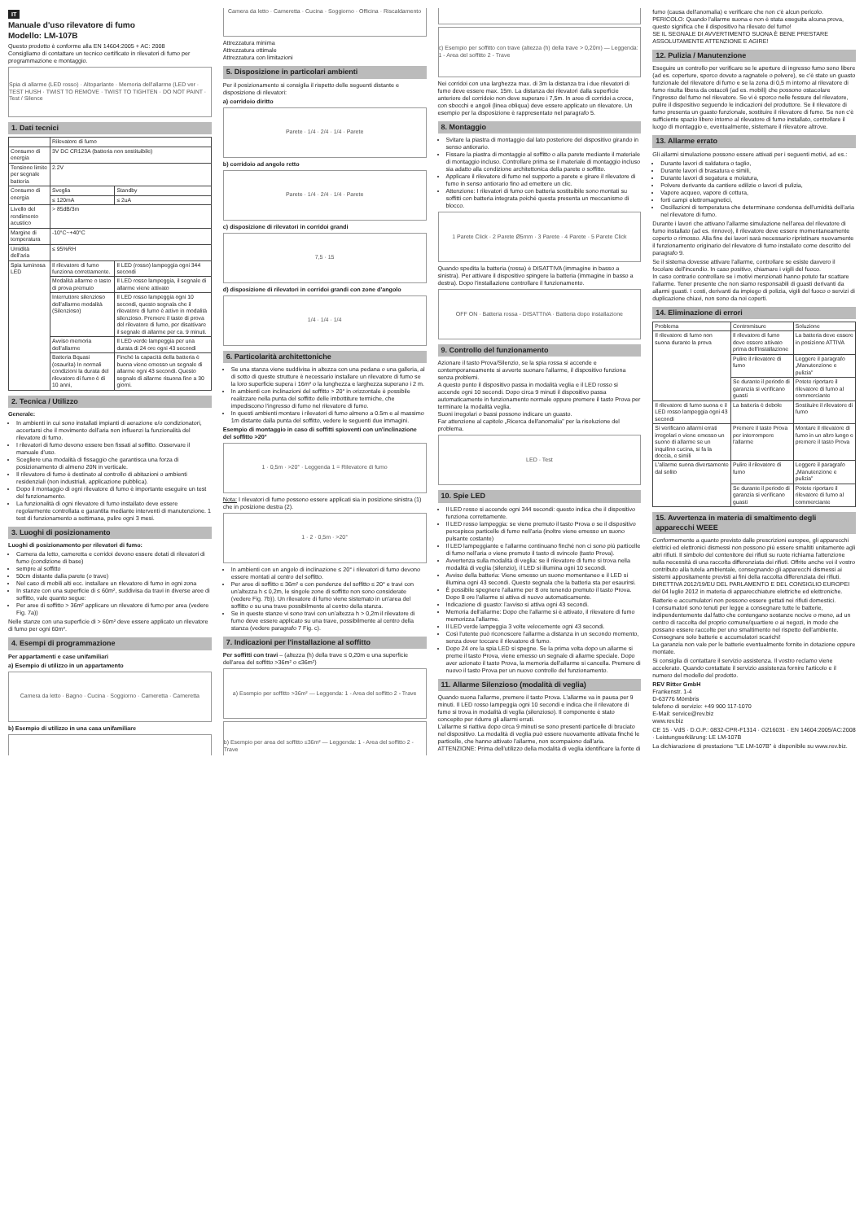IT
Manuale d'uso rilevatore di fumo
Modello: LM-107B
Questo prodotto è conforme alla EN 14604:2005 + AC: 2008
Consigliamo di contattare un tecnico certificato in rilevatori di fumo per programmazione e montaggio.
Spia di allarme (LED rosso) · Altoparlante · Memoria dell'allarme (LED ver · TEST HUSH · TWIST TO REMOVE · TWIST TO TIGHTEN · DO NOT PAINT · Test / Silence
1. Dati tecnici
| | Rilevatore di fumo | |
| --- | --- | --- |
| Consumo di energia | 3V DC CR123A (batteria non sostituibile) | |
| Tensione limite per segnale batteria | 2.2V | |
| Consumo di energia | Sveglia | Standby |
| | ≤ 120mA | ≤ 2uA |
| Livello del rendimento acustico | > 85dB/3m | |
| Margine di temperatura | -10°C~+40°C | |
| Umidità dell'aria | ≤ 95%RH | |
| Spia luminosa LED | Il rilevatore di fumo funziona correttamente. | Il LED (rosso) lampeggia ogni 344 secondi |
| | Modalità allarme o tasto di prova premuto | Il LED rosso lampeggia, il segnale di allarme viene attivato |
| | Interruttore silenzioso dell'allarme modalità (Silenzioso) | Il LED rosso lampeggia ogni 10 secondi, questo segnala che il rilevatore di fumo è attivo in modalità silenzioso. Premere il tasto di prova del rilevatore di fumo, per disattivare il segnale di allarme per ca. 9 minuti. |
| | Avviso memoria dell'allarme | Il LED verde lampeggia per una durata di 24 ore ogni 43 secondi |
| | Batteria Bquasi (esaurita) In normali condizioni la durata del rilevatore di fumo è di 10 anni, | Finché la capacità della batteria è buona viene emesso un segnale di allarme ogni 43 secondi. Questo segnale di allarme risuona fino a 30 giorni. |
2. Tecnica / Utilizzo
Generale:
In ambienti in cui sono installati impianti di aerazione e/o condizionatori, accertarsi che il movimento dell'aria non influenzi la funzionalità del rilevatore di fumo.
I rilevatori di fumo devono essere ben fissati al soffitto. Osservare il manuale d'uso.
Scegliere una modalità di fissaggio che garantisca una forza di posizionamento di almeno 20N in verticale.
Il rilevatore di fumo è destinato al controllo di abitazioni o ambienti residenziali (non industriali, applicazione pubblica).
Dopo il montaggio di ogni rilevatore di fumo è importante eseguire un test del funzionamento.
La funzionalità di ogni rilevatore di fumo installato deve essere regolarmente controllata e garantita mediante interventi di manutenzione. 1 test di funzionamento a settimana, pulire ogni 3 mesi.
3. Luoghi di posizionamento
Luoghi di posizionamento per rilevatori di fumo:
Camera da letto, cameretta e corridoi devono essere dotati di rilevatori di fumo (condizione di base)
sempre al soffitto
50cm distante dalla parete (o trave)
Nel caso di mobili alti ecc. installare un rilevatore di fumo in ogni zona
In stanze con una superficie di ≤ 60m², suddivisa da travi in diverse aree di soffitto, vale quanto segue:
Per aree di soffitto > 36m² applicare un rilevatore di fumo per area (vedere Fig. 7a))
Nelle stanze con una superficie di > 60m² deve essere applicato un rilevatore di fumo per ogni 60m².
4. Esempi di programmazione
Per appartamenti e case unifamiliari
a) Esempio di utilizzo in un appartamento
Camera da letto · Bagno · Cucina · Soggiorno · Cameretta · Cameretta
b) Esempio di utilizzo in una casa unifamiliare
Camera da letto · Cameretta · Cucina · Soggiorno · Officina · Riscaldamento
Attrezzatura minima
Attrezzatura ottimale
Attrezzatura con limitazioni
5. Disposizione in particolari ambienti
Per il posizionamento si consiglia il rispetto delle seguenti distante e disposizione di rilevatori:
a) corridoio diritto
Parete · 1/4 · 2/4 · 1/4 · Parete
b) corridoio ad angolo retto
Parete · 1/4 · 2/4 · 1/4 · Parete
c) disposizione di rilevatori in corridoi grandi
7,5 · 15
d) disposizione di rilevatori in corridoi grandi con zone d'angolo
1/4 · 1/4 · 1/4
6. Particolarità architettoniche
Se una stanza viene suddivisa in altezza con una pedana o una galleria, al di sotto di queste strutture è necessario installare un rilevatore di fumo se la loro superficie supera i 16m² o la lunghezza e larghezza superano i 2 m.
In ambienti con inclinazioni del soffitto > 20° in orizzontale è possibile realizzare nella punta del soffitto delle imbottiture termiche, che impediscono l'ingresso di fumo nel rilevatore di fumo.
In questi ambienti montare i rilevatori di fumo almeno a 0.5m e al massimo 1m distante dalla punta del soffitto, vedere le seguenti due immagini.
Esempio di montaggio in caso di soffitti spioventi con un'inclinazione del soffitto >20°
1 · 0,5m · >20° · Leggenda 1 = Rilevatore di fumo
Nota: I rilevatori di fumo possono essere applicati sia in posizione sinistra (1) che in posizione destra (2).
1 · 2 · 0,5m · >20°
In ambienti con un angolo di inclinazione ≤ 20° i rilevatori di fumo devono essere montati al centro del soffitto.
Per aree di soffitto ≤ 36m² e con pendenze del soffitto ≤ 20° e travi con un'altezza h ≤ 0,2m, le singole zone di soffitto non sono considerate (vedere Fig. 7b)). Un rilevatore di fumo viene sistemato in un'area del soffitto o su una trave possibilmente al centro della stanza.
Se in queste stanze vi sono travi con un'altezza h > 0,2m il rilevatore di fumo deve essere applicato su una trave, possibilmente al centro della stanza (vedere paragrafo 7 Fig. c).
7. Indicazioni per l'installazione al soffitto
Per soffitti con travi – (altezza (h) della trave ≤ 0,20m e una superficie dell'area del soffitto >36m² o ≤36m²)
a) Esempio per soffitto >36m² — Leggenda: 1 - Area del soffitto 2 - Trave
b) Esempio per area del soffitto ≤36m² — Leggenda: 1 - Area del soffitto 2 - Trave
c) Esempio per soffitto con trave (altezza (h) della trave > 0,20m) — Leggenda: 1 - Area del soffitto 2 - Trave
Nei corridoi con una larghezza max. di 3m la distanza tra i due rilevatori di fumo deve essere max. 15m. La distanza dei rilevatori dalla superficie anteriore del corridoio non deve superare i 7,5m. In aree di corridoi a croce, con sbocchi e angoli (linea obliqua) deve essere applicato un rilevatore. Un esempio per la disposizione è rappresentato nel paragrafo 5.
8. Montaggio
Svitare la piastra di montaggio dal lato posteriore del dispositivo girando in senso antiorario.
Fissare la piastra di montaggio al soffitto o alla parete mediante il materiale di montaggio incluso. Controllare prima se il materiale di montaggio incluso sia adatto alla condizione architettonica della parete o soffitto.
Applicare il rilevatore di fumo nel supporto a parete e girare il rilevatore di fumo in senso antiorario fino ad emettere un clic.
Attenzione: I rilevatori di fumo con batteria sostituibile sono montati su soffitti con batteria integrata poiché questa presenta un meccanismo di blocco.
1 Parete Click · 2 Parete Ø5mm · 3 Parete · 4 Parete · 5 Parete Click
Quando spedita la batteria (rossa) è DISATTIVA (immagine in basso a sinistra). Per attivare il dispositivo spingere la batteria (immagine in basso a destra). Dopo l'installazione controllare il funzionamento.
OFF ON · Batteria rossa - DISATTIVA · Batteria dopo installazione
9. Controllo del funzionamento
Azionare il tasto Prova/Silenzio, se la spia rossa si accende e contemporaneamente si avverte suonare l'allarme, il dispositivo funziona senza problemi.
A questo punto il dispositivo passa in modalità veglia e il LED rosso si accende ogni 10 secondi. Dopo circa 9 minuti il dispositivo passa automaticamente in funzionamento normale oppure premere il tasto Prova per terminare la modalità veglia.
Suoni irregolari o bassi possono indicare un guasto.
Far attenzione al capitolo „Ricerca dell'anomalia" per la risoluzione del problema.
LED · Test
10. Spie LED
Il LED rosso si accende ogni 344 secondi: questo indica che il dispositivo funziona correttamente.
Il LED rosso lampeggia: se viene premuto il tasto Prova o se il dispositivo percepisce particelle di fumo nell'aria (inoltre viene emesso un suono pulsante costante)
Il LED lampeggiante e l'allarme continuano finché non ci sono più particelle di fumo nell'aria o viene premuto il tasto di svincolo (tasto Prova).
Avvertenza sulla modalità di veglia: se il rilevatore di fumo si trova nella modalità di veglia (silenzio), il LED si illumina ogni 10 secondi.
Avviso della batteria: Viene emesso un suono momentaneo e il LED si illumina ogni 43 secondi. Questo segnala che la batteria sta per esaurirsi.
È possibile spegnere l'allarme per 8 ore tenendo premuto il tasto Prova. Dopo 8 ore l'allarme si attiva di nuovo automaticamente.
Indicazione di guasto: l'avviso si attiva ogni 43 secondi.
Memoria dell'allarme: Dopo che l'allarme si è attivato, il rilevatore di fumo memorizza l'allarme.
Il LED verde lampeggia 3 volte velocemente ogni 43 secondi.
Così l'utente può riconoscere l'allarme a distanza in un secondo momento, senza dover toccare il rilevatore di fumo.
Dopo 24 ore la spia LED si spegne. Se la prima volta dopo un allarme si preme il tasto Prova, viene emesso un segnale di allarme speciale. Dopo aver azionato il tasto Prova, la memoria dell'allarme si cancella. Premere di nuovo il tasto Prova per un nuovo controllo del funzionamento.
11. Allarme Silenzioso (modalità di veglia)
Quando suona l'allarme, premere il tasto Prova. L'allarme va in pausa per 9 minuti. Il LED rosso lampeggia ogni 10 secondi e indica che il rilevatore di fumo si trova in modalità di veglia (silenzioso). Il componente è stato concepito per ridurre gli allarmi errati.
L'allarme si riattiva dopo circa 9 minuti se sono presenti particelle di bruciato nel dispositivo. La modalità di veglia può essere nuovamente attivata finché le particelle, che hanno attivato l'allarme, non scompaiono dall'aria.
ATTENZIONE: Prima dell'utilizzo della modalità di veglia identificare la fonte di fumo (causa dell'anomalia) e verificare che non c'è alcun pericolo.
PERICOLO: Quando l'allarme suona e non è stata eseguita alcuna prova, questo significa che il dispositivo ha rilevato del fumo!
SE IL SEGNALE DI AVVERTIMENTO SUONA È BENE PRESTARE ASSOLUTAMENTE ATTENZIONE E AGIRE!
12. Pulizia / Manutenzione
Eseguire un controllo per verificare se le aperture di ingresso fumo sono libere (ad es. coperture, sporco dovuto a ragnatele o polvere), se c'è stato un guasto funzionale del rilevatore di fumo e se la zona di 0,5 m intorno al rilevatore di fumo risulta libera da ostacoli (ad es. mobili) che possono ostacolare l'ingresso del fumo nel rilevatore. Se vi è sporco nelle fessure del rilevatore, pulire il dispositivo seguendo le indicazioni del produttore. Se il rilevatore di fumo presenta un guasto funzionale, sostituire il rilevatore di fumo. Se non c'è sufficiente spazio libero intorno al rilevatore di fumo installato, controllare il luogo di montaggio e, eventualmente, sistemare il rilevatore altrove.
13. Allarme errato
Gli allarmi simulazione possono essere attivati per i seguenti motivi, ad es.:
Durante lavori di saldatura o taglio,
Durante lavori di brasatura e simili,
Durante lavori di segatura e molatura,
Polvere derivante da cantiere edilizie o lavori di pulizia,
Vapore acqueo, vapore di cottura,
forti campi elettromagnetici,
Oscillazioni di temperatura che determinano condensa dell'umidità dell'aria nel rilevatore di fumo.
Durante i lavori che attivano l'allarme simulazione nell'area del rilevatore di fumo installato (ad es. rinnovo), il rilevatore deve essere momentaneamente coperto o rimosso. Alla fine dei lavori sarà necessario ripristinare nuovamente il funzionamento originario del rilevatore di fumo installato come descritto del paragrafo 9.
Se il sistema dovesse attivare l'allarme, controllare se esiste davvero il focolare dell'incendio. In caso positivo, chiamare i vigili del fuoco.
In caso contrario controllare se i motivi menzionati hanno potuto far scattare l'allarme. Tener presente che non siamo responsabili di guasti derivanti da allarmi guasti. I costi, derivanti da impiego di polizia, vigili del fuoco o servizi di duplicazione chiavi, non sono da noi coperti.
14. Eliminazione di errori
| Problema | Contromisure | Soluzione |
| --- | --- | --- |
| Il rilevatore di fumo non suona durante la prova | Il rilevatore di fumo deve essere attivato prima dell'installazione | La batteria deve essere in posizione ATTIVA |
| | Pulire il rilevatore di fumo | Leggere il paragrafo „Manutenzione e pulizia" |
| | Se durante il periodo di garanzia si verificano guasti | Potete riportare il rilevatore di fumo al commerciante |
| Il rilevatore di fumo suona e il LED rosso lampeggia ogni 43 secondi | La batteria è debole | Sostituire il rilevatore di fumo |
| Si verificano allarmi errati irregolari o viene emesso un suono di allarme se un inquilino cucina, si fa la doccia, e simili | Premere il tasto Prova per interrompere l'allarme | Montare il rilevatore di fumo in un altro luogo e premere il tasto Prova |
| L'allarme suona diversamente dal solito | Pulire il rilevatore di fumo | Leggere il paragrafo „Manutenzione e pulizia" |
| | Se durante il periodo di garanzia si verificano guasti | Potete riportare il rilevatore di fumo al commerciante |
15. Avvertenza in materia di smaltimento degli apparecchi WEEE
Conformemente a quanto previsto dalle prescrizioni europee, gli apparecchi elettrici ed elettronici dismessi non possono più essere smaltiti unitamente agli altri rifiuti. Il simbolo del contenitore dei rifiuti su ruote richiama l'attenzione sulla necessità di una raccolta differenziata dei rifiuti. Offrite anche voi il vostro contributo alla tutela ambientale, consegnando gli apparecchi dismessi ai sistemi appositamente previsti ai fini della raccolta differenziata dei rifiuti.
DIRETTIVA 2012/19/EU DEL PARLAMENTO E DEL CONSIGLIO EUROPEI del 04 luglio 2012 in materia di apparecchiature elettriche ed elettroniche.
Batterie e accumulatori non possono essere gettati nei rifiuti domestici.
I consumatori sono tenuti per legge a consegnare tutte le batterie, indipendentemente dal fatto che contengano sostanze nocive o meno, ad un centro di raccolta del proprio comune/quartiere o ai negozi, in modo che possano essere raccolte per uno smaltimento nel rispetto dell'ambiente.
Consegnare solo batterie e accumulatori scarichi!
La garanzia non vale per le batterie eventualmente fornite in dotazione oppure montate.
Si consiglia di contattare il servizio assistenza. Il vostro reclamo viene accelerato. Quando contattate il servizio assistenza fornire l'articolo e il numero del modello del prodotto.
REV Ritter GmbH
Frankenstr. 1-4
D-63776 Mömbris
telefono di servizio: +49 900 117-1070
E-Mail: service@rev.biz
www.rev.biz
CE 15 · VdS · D.O.P.: 0832-CPR-F1314 · G216031 · EN 14604:2005/AC:2008 · Leistungserklärung: LE LM-107B
La dichiarazione di prestazione "LE LM-107B" è disponibile su www.rev.biz.